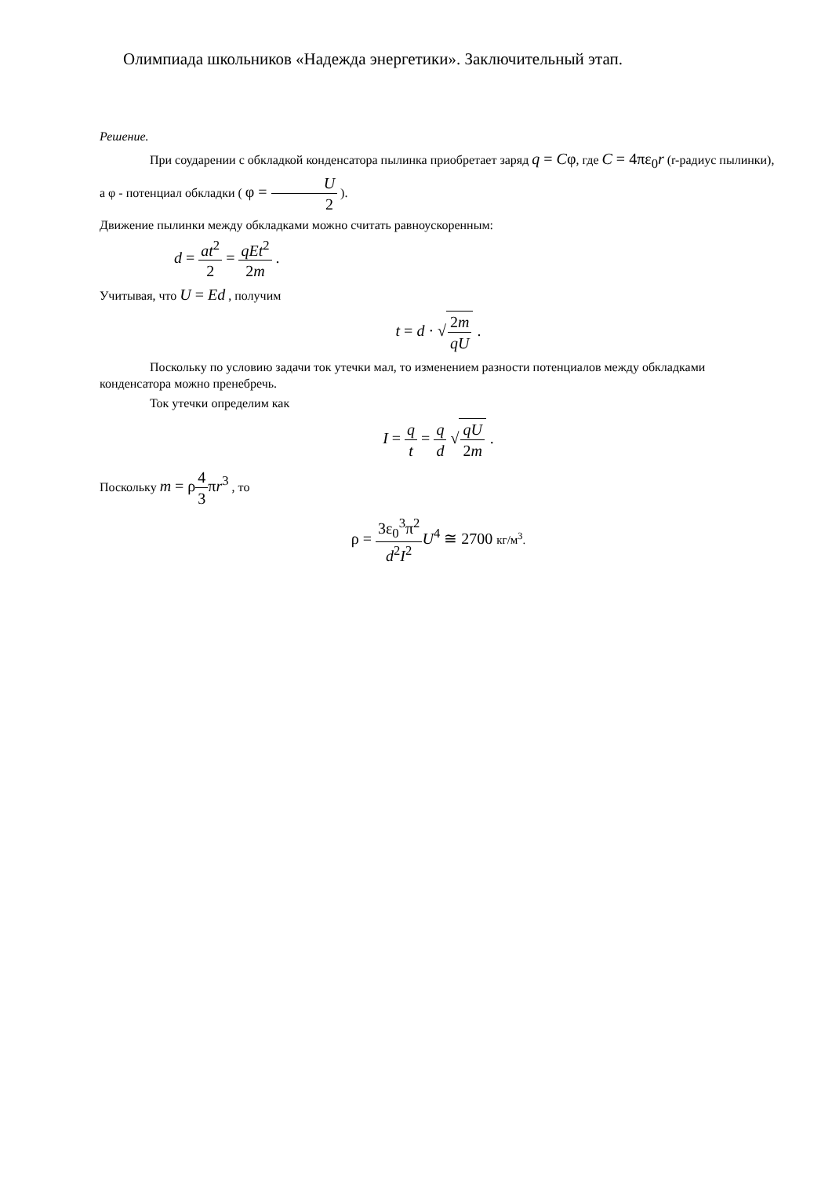Олимпиада школьников «Надежда энергетики». Заключительный этап.
Решение.
При соударении с обкладкой конденсатора пылинка приобретает заряд q = Cφ, где C = 4πε<sub>0</sub>r (r-радиус пылинки), а φ - потенциал обкладки ( φ = U 2 ).
Движение пылинки между обкладками можно считать равноускоренным:
d = at<sup>2</sup> 2 = qEt<sup>2</sup> 2m .
Учитывая, что U = Ed , получим
t = d · √2m qU .
Поскольку по условию задачи ток утечки мал, то изменением разности потенциалов между обкладками конденсатора можно пренебречь.
Ток утечки определим как
I = q t = q d √qU 2m .
Поскольку m = ρ4 3πr<sup>3</sup> , то
ρ = 3ε<sub>0</sub><sup>3</sup>π<sup>2</sup> d<sup>2</sup>I<sup>2</sup> U<sup>4</sup> ≅ 2700 кг/м<sup>3</sup>.